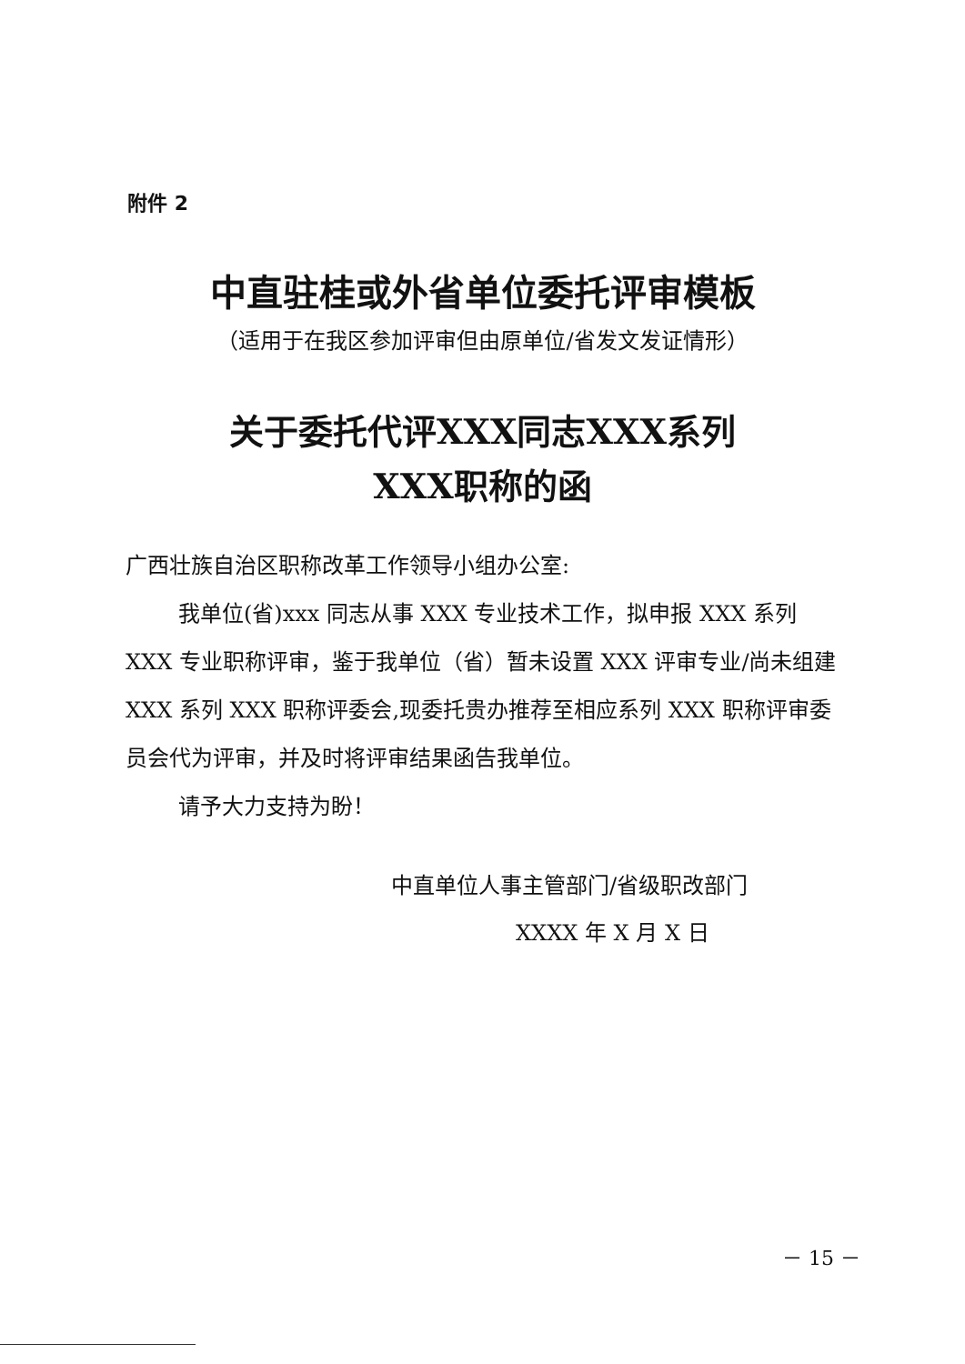附件 2
中直驻桂或外省单位委托评审模板
（适用于在我区参加评审但由原单位/省发文发证情形）
关于委托代评XXX同志XXX系列
XXX职称的函
广西壮族自治区职称改革工作领导小组办公室:
我单位(省)xxx 同志从事 XXX 专业技术工作，拟申报 XXX 系列 XXX 专业职称评审，鉴于我单位（省）暂未设置 XXX 评审专业/尚未组建 XXX 系列 XXX 职称评委会,现委托贵办推荐至相应系列 XXX 职称评审委员会代为评审，并及时将评审结果函告我单位。
请予大力支持为盼！
中直单位人事主管部门/省级职改部门
XXXX 年 X 月 X 日
－ 15 －